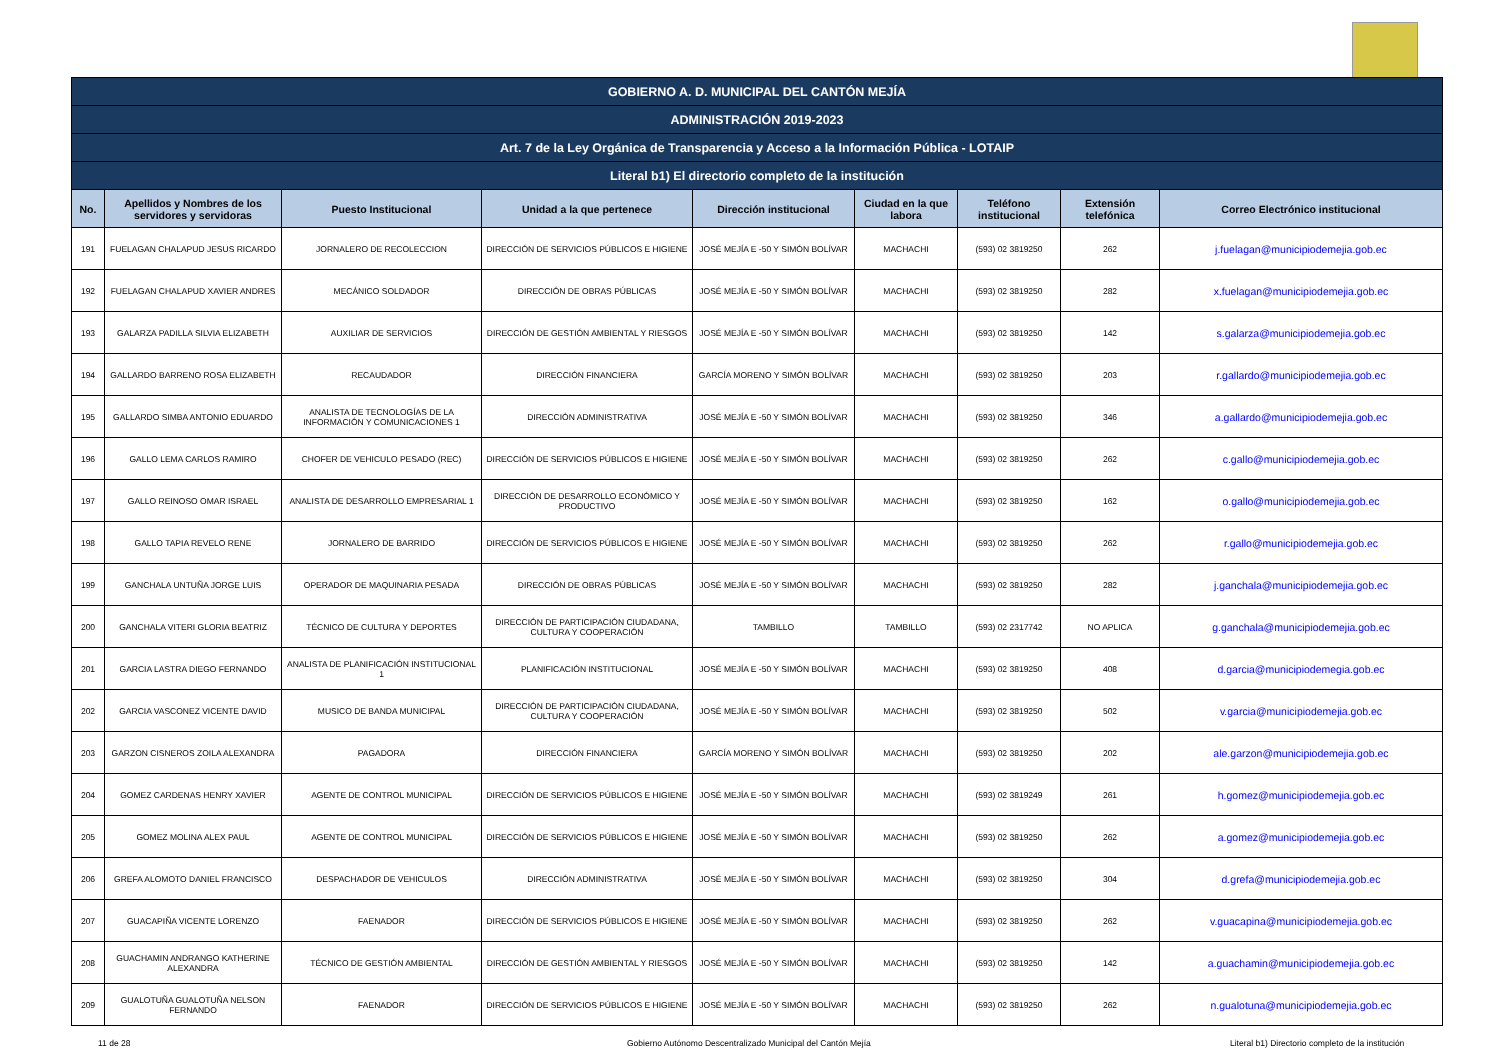| GOBIERNO A. D. MUNICIPAL DEL CANTÓN MEJÍA | | | | | | | | |
| --- | --- | --- | --- | --- | --- | --- | --- | --- |
| ADMINISTRACIÓN 2019-2023 | | | | | | | | |
| Art. 7 de la Ley Orgánica de Transparencia y Acceso a la Información Pública - LOTAIP | | | | | | | | |
| Literal b1) El directorio completo de la institución | | | | | | | | |
| No. | Apellidos y Nombres de los servidores y servidoras | Puesto Institucional | Unidad a la que pertenece | Dirección institucional | Ciudad en la que labora | Teléfono institucional | Extensión telefónica | Correo Electrónico institucional |
| 191 | FUELAGAN CHALAPUD JESUS RICARDO | JORNALERO DE RECOLECCION | DIRECCIÓN DE SERVICIOS PÚBLICOS E HIGIENE | JOSÉ MEJÍA E -50 Y SIMÓN BOLÍVAR | MACHACHI | (593) 02 3819250 | 262 | j.fuelagan@municipiodemejia.gob.ec |
| 192 | FUELAGAN CHALAPUD XAVIER ANDRES | MECÁNICO SOLDADOR | DIRECCIÓN DE OBRAS PÚBLICAS | JOSÉ MEJÍA E -50 Y SIMÓN BOLÍVAR | MACHACHI | (593) 02 3819250 | 282 | x.fuelagan@municipiodemejia.gob.ec |
| 193 | GALARZA PADILLA SILVIA ELIZABETH | AUXILIAR DE SERVICIOS | DIRECCIÓN DE GESTIÓN AMBIENTAL Y RIESGOS | JOSÉ MEJÍA E -50 Y SIMÓN BOLÍVAR | MACHACHI | (593) 02 3819250 | 142 | s.galarza@municipiodemejia.gob.ec |
| 194 | GALLARDO BARRENO ROSA ELIZABETH | RECAUDADOR | DIRECCIÓN FINANCIERA | GARCÍA MORENO Y SIMÓN BOLÍVAR | MACHACHI | (593) 02 3819250 | 203 | r.gallardo@municipiodemejia.gob.ec |
| 195 | GALLARDO SIMBA ANTONIO EDUARDO | ANALISTA DE TECNOLOGÍAS DE LA INFORMACIÓN Y COMUNICACIONES 1 | DIRECCIÓN ADMINISTRATIVA | JOSÉ MEJÍA E -50 Y SIMÓN BOLÍVAR | MACHACHI | (593) 02 3819250 | 346 | a.gallardo@municipiodemejia.gob.ec |
| 196 | GALLO LEMA CARLOS RAMIRO | CHOFER DE VEHICULO PESADO (REC) | DIRECCIÓN DE SERVICIOS PÚBLICOS E HIGIENE | JOSÉ MEJÍA E -50 Y SIMÓN BOLÍVAR | MACHACHI | (593) 02 3819250 | 262 | c.gallo@municipiodemejia.gob.ec |
| 197 | GALLO REINOSO OMAR ISRAEL | ANALISTA DE DESARROLLO EMPRESARIAL 1 | DIRECCIÓN DE DESARROLLO ECONÓMICO Y PRODUCTIVO | JOSÉ MEJÍA E -50 Y SIMÓN BOLÍVAR | MACHACHI | (593) 02 3819250 | 162 | o.gallo@municipiodemejia.gob.ec |
| 198 | GALLO TAPIA REVELO RENE | JORNALERO DE BARRIDO | DIRECCIÓN DE SERVICIOS PÚBLICOS E HIGIENE | JOSÉ MEJÍA E -50 Y SIMÓN BOLÍVAR | MACHACHI | (593) 02 3819250 | 262 | r.gallo@municipiodemejia.gob.ec |
| 199 | GANCHALA UNTUÑA JORGE LUIS | OPERADOR DE MAQUINARIA PESADA | DIRECCIÓN DE OBRAS PÚBLICAS | JOSÉ MEJÍA E -50 Y SIMÓN BOLÍVAR | MACHACHI | (593) 02 3819250 | 282 | j.ganchala@municipiodemejia.gob.ec |
| 200 | GANCHALA VITERI GLORIA BEATRIZ | TÉCNICO DE CULTURA Y DEPORTES | DIRECCIÓN DE PARTICIPACIÓN CIUDADANA, CULTURA Y COOPERACIÓN | TAMBILLO | TAMBILLO | (593) 02 2317742 | NO APLICA | g.ganchala@municipiodemejia.gob.ec |
| 201 | GARCIA LASTRA DIEGO FERNANDO | ANALISTA DE PLANIFICACIÓN INSTITUCIONAL 1 | PLANIFICACIÓN INSTITUCIONAL | JOSÉ MEJÍA E -50 Y SIMÓN BOLÍVAR | MACHACHI | (593) 02 3819250 | 408 | d.garcia@municipiodemegia.gob.ec |
| 202 | GARCIA VASCONEZ VICENTE DAVID | MUSICO DE BANDA MUNICIPAL | DIRECCIÓN DE PARTICIPACIÓN CIUDADANA, CULTURA Y COOPERACIÓN | JOSÉ MEJÍA E -50 Y SIMÓN BOLÍVAR | MACHACHI | (593) 02 3819250 | 502 | v.garcia@municipiodemejia.gob.ec |
| 203 | GARZON CISNEROS ZOILA ALEXANDRA | PAGADORA | DIRECCIÓN FINANCIERA | GARCÍA MORENO Y SIMÓN BOLÍVAR | MACHACHI | (593) 02 3819250 | 202 | ale.garzon@municipiodemejia.gob.ec |
| 204 | GOMEZ CARDENAS HENRY XAVIER | AGENTE DE CONTROL MUNICIPAL | DIRECCIÓN DE SERVICIOS PÚBLICOS E HIGIENE | JOSÉ MEJÍA E -50 Y SIMÓN BOLÍVAR | MACHACHI | (593) 02 3819249 | 261 | h.gomez@municipiodemejia.gob.ec |
| 205 | GOMEZ MOLINA ALEX PAUL | AGENTE DE CONTROL MUNICIPAL | DIRECCIÓN DE SERVICIOS PÚBLICOS E HIGIENE | JOSÉ MEJÍA E -50 Y SIMÓN BOLÍVAR | MACHACHI | (593) 02 3819250 | 262 | a.gomez@municipiodemejia.gob.ec |
| 206 | GREFA ALOMOTO DANIEL FRANCISCO | DESPACHADOR DE VEHICULOS | DIRECCIÓN ADMINISTRATIVA | JOSÉ MEJÍA E -50 Y SIMÓN BOLÍVAR | MACHACHI | (593) 02 3819250 | 304 | d.grefa@municipiodemejia.gob.ec |
| 207 | GUACAPIÑA VICENTE LORENZO | FAENADOR | DIRECCIÓN DE SERVICIOS PÚBLICOS E HIGIENE | JOSÉ MEJÍA E -50 Y SIMÓN BOLÍVAR | MACHACHI | (593) 02 3819250 | 262 | v.guacapina@municipiodemejia.gob.ec |
| 208 | GUACHAMIN ANDRANGO KATHERINE ALEXANDRA | TÉCNICO DE GESTIÓN AMBIENTAL | DIRECCIÓN DE GESTIÓN AMBIENTAL Y RIESGOS | JOSÉ MEJÍA E -50 Y SIMÓN BOLÍVAR | MACHACHI | (593) 02 3819250 | 142 | a.guachamin@municipiodemejia.gob.ec |
| 209 | GUALOTUÑA GUALOTUÑA NELSON FERNANDO | FAENADOR | DIRECCIÓN DE SERVICIOS PÚBLICOS E HIGIENE | JOSÉ MEJÍA E -50 Y SIMÓN BOLÍVAR | MACHACHI | (593) 02 3819250 | 262 | n.gualotuna@municipiodemejia.gob.ec |
11 de 28
Gobierno Autónomo Descentralizado Municipal del Cantón Mejía
Literal b1) Directorio completo de la institución